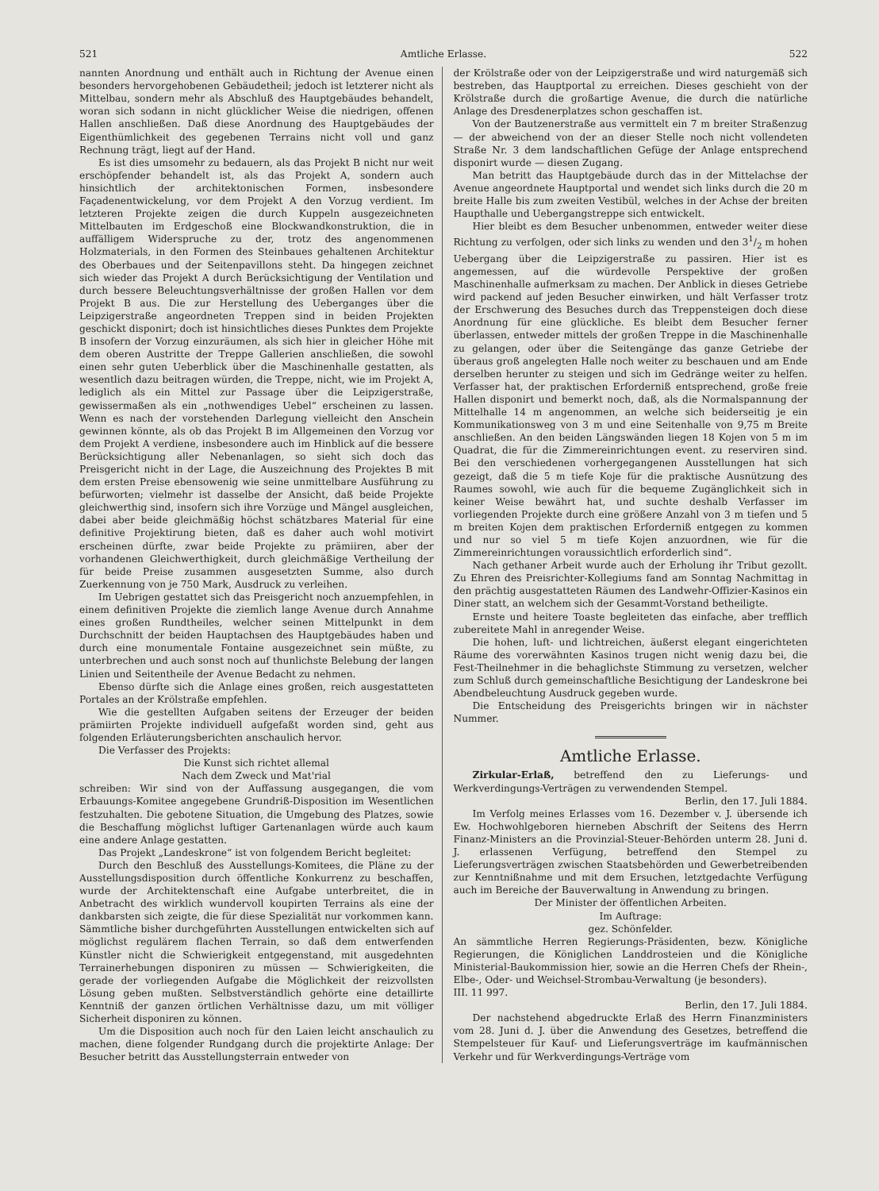521 Amtliche Erlasse. 522
nannten Anordnung und enthält auch in Richtung der Avenue einen besonders hervorgehobenen Gebäudetheil; jedoch ist letzterer nicht als Mittelbau, sondern mehr als Abschluß des Hauptgebäudes behandelt, woran sich sodann in nicht glücklicher Weise die niedrigen, offenen Hallen anschließen. Daß diese Anordnung des Hauptgebäudes der Eigenthümlichkeit des gegebenen Terrains nicht voll und ganz Rechnung trägt, liegt auf der Hand.
Es ist dies umsomehr zu bedauern, als das Projekt B nicht nur weit erschöpfender behandelt ist, als das Projekt A, sondern auch hinsichtlich der architektonischen Formen, insbesondere Façadenentwickelung, vor dem Projekt A den Vorzug verdient. Im letzteren Projekte zeigen die durch Kuppeln ausgezeichneten Mittelbauten im Erdgeschoß eine Blockwandkonstruktion, die in auffälligem Widerspruche zu der, trotz des angenommenen Holzmaterials, in den Formen des Steinbaues gehaltenen Architektur des Oberbaues und der Seitenpavillons steht. Da hingegen zeichnet sich wieder das Projekt A durch Berücksichtigung der Ventilation und durch bessere Beleuchtungsverhältnisse der großen Hallen vor dem Projekt B aus. Die zur Herstellung des Ueberganges über die Leipzigerstraße angeordneten Treppen sind in beiden Projekten geschickt disponirt; doch ist hinsichtliches dieses Punktes dem Projekte B insofern der Vorzug einzuräumen, als sich hier in gleicher Höhe mit dem oberen Austritte der Treppe Gallerien anschließen, die sowohl einen sehr guten Ueberblick über die Maschinenhalle gestatten, als wesentlich dazu beitragen würden, die Treppe, nicht, wie im Projekt A, lediglich als ein Mittel zur Passage über die Leipzigerstraße, gewissermaßen als ein „nothwendiges Uebel“ erscheinen zu lassen. Wenn es nach der vorstehenden Darlegung vielleicht den Anschein gewinnen könnte, als ob das Projekt B im Allgemeinen den Vorzug vor dem Projekt A verdiene, insbesondere auch im Hinblick auf die bessere Berücksichtigung aller Nebenanlagen, so sieht sich doch das Preisgericht nicht in der Lage, die Auszeichnung des Projektes B mit dem ersten Preise ebensowenig wie seine unmittelbare Ausführung zu befürworten; vielmehr ist dasselbe der Ansicht, daß beide Projekte gleichwerthig sind, insofern sich ihre Vorzüge und Mängel ausgleichen, dabei aber beide gleichmäßig höchst schätzbares Material für eine definitive Projektirung bieten, daß es daher auch wohl motivirt erscheinen dürfte, zwar beide Projekte zu prämiiren, aber der vorhandenen Gleichwerthigkeit, durch gleichmäßige Vertheilung der für beide Preise zusammen ausgesetzten Summe, also durch Zuerkennung von je 750 Mark, Ausdruck zu verleihen.
Im Uebrigen gestattet sich das Preisgericht noch anzuempfehlen, in einem definitiven Projekte die ziemlich lange Avenue durch Annahme eines großen Rundtheiles, welcher seinen Mittelpunkt in dem Durchschnitt der beiden Hauptachsen des Hauptgebäudes haben und durch eine monumentale Fontaine ausgezeichnet sein müßte, zu unterbrechen und auch sonst noch auf thunlichste Belebung der langen Linien und Seitentheile der Avenue Bedacht zu nehmen.
Ebenso dürfte sich die Anlage eines großen, reich ausgestatteten Portales an der Krölstraße empfehlen.
Wie die gestellten Aufgaben seitens der Erzeuger der beiden prämiirten Projekte individuell aufgefaßt worden sind, geht aus folgenden Erläuterungsberichten anschaulich hervor.
Die Verfasser des Projekts:
Die Kunst sich richtet allemal
Nach dem Zweck und Mat'rial
schreiben: Wir sind von der Auffassung ausgegangen, die vom Erbauungs-Komitee angegebene Grundriß-Disposition im Wesentlichen festzuhalten. Die gebotene Situation, die Umgebung des Platzes, sowie die Beschaffung möglichst luftiger Gartenanlagen würde auch kaum eine andere Anlage gestatten.
Das Projekt „Landeskrone“ ist von folgendem Bericht begleitet:
Durch den Beschluß des Ausstellungs-Komitees, die Pläne zu der Ausstellungsdisposition durch öffentliche Konkurrenz zu beschaffen, wurde der Architektenschaft eine Aufgabe unterbreitet, die in Anbetracht des wirklich wundervoll koupirten Terrains als eine der dankbarsten sich zeigte, die für diese Spezialität nur vorkommen kann. Sämmtliche bisher durchgeführten Ausstellungen entwickelten sich auf möglichst regulärem flachen Terrain, so daß dem entwerfenden Künstler nicht die Schwierigkeit entgegenstand, mit ausgedehnten Terrainerhebungen disponiren zu müssen — Schwierigkeiten, die gerade der vorliegenden Aufgabe die Möglichkeit der reizvollsten Lösung geben mußten. Selbstverständlich gehörte eine detaillirte Kenntniß der ganzen örtlichen Verhältnisse dazu, um mit völliger Sicherheit disponiren zu können.
Um die Disposition auch noch für den Laien leicht anschaulich zu machen, diene folgender Rundgang durch die projektirte Anlage: Der Besucher betritt das Ausstellungsterrain entweder von
der Krölstraße oder von der Leipzigerstraße und wird naturgemäß sich bestreben, das Hauptportal zu erreichen. Dieses geschieht von der Krölstraße durch die großartige Avenue, die durch die natürliche Anlage des Dresdenerplatzes schon geschaffen ist.
Von der Bautzenerstraße aus vermittelt ein 7 m breiter Straßenzug — der abweichend von der an dieser Stelle noch nicht vollendeten Straße Nr. 3 dem landschaftlichen Gefüge der Anlage entsprechend disponirt wurde — diesen Zugang.
Man betritt das Hauptgebäude durch das in der Mittelachse der Avenue angeordnete Hauptportal und wendet sich links durch die 20 m breite Halle bis zum zweiten Vestibül, welches in der Achse der breiten Haupthalle und Uebergangstreppe sich entwickelt.
Hier bleibt es dem Besucher unbenommen, entweder weiter diese Richtung zu verfolgen, oder sich links zu wenden und den 31/2 m hohen Uebergang über die Leipzigerstraße zu passiren. Hier ist es angemessen, auf die würdevolle Perspektive der großen Maschinenhalle aufmerksam zu machen. Der Anblick in dieses Getriebe wird packend auf jeden Besucher einwirken, und hält Verfasser trotz der Erschwerung des Besuches durch das Treppensteigen doch diese Anordnung für eine glückliche. Es bleibt dem Besucher ferner überlassen, entweder mittels der großen Treppe in die Maschinenhalle zu gelangen, oder über die Seitengänge das ganze Getriebe der überaus groß angelegten Halle noch weiter zu beschauen und am Ende derselben herunter zu steigen und sich im Gedränge weiter zu helfen. Verfasser hat, der praktischen Erforderniß entsprechend, große freie Hallen disponirt und bemerkt noch, daß, als die Normalspannung der Mittelhalle 14 m angenommen, an welche sich beiderseitig je ein Kommunikationsweg von 3 m und eine Seitenhalle von 9,75 m Breite anschließen. An den beiden Längswänden liegen 18 Kojen von 5 m im Quadrat, die für die Zimmereinrichtungen event. zu reserviren sind. Bei den verschiedenen vorhergegangenen Ausstellungen hat sich gezeigt, daß die 5 m tiefe Koje für die praktische Ausnützung des Raumes sowohl, wie auch für die bequeme Zugänglichkeit sich in keiner Weise bewährt hat, und suchte deshalb Verfasser im vorliegenden Projekte durch eine größere Anzahl von 3 m tiefen und 5 m breiten Kojen dem praktischen Erforderniß entgegen zu kommen und nur so viel 5 m tiefe Kojen anzuordnen, wie für die Zimmereinrichtungen voraussichtlich erforderlich sind“.
Nach gethaner Arbeit wurde auch der Erholung ihr Tribut gezollt. Zu Ehren des Preisrichter-Kollegiums fand am Sonntag Nachmittag in den prächtig ausgestatteten Räumen des Landwehr-Offizier-Kasinos ein Diner statt, an welchem sich der Gesammt-Vorstand betheiligte.
Ernste und heitere Toaste begleiteten das einfache, aber trefflich zubereitete Mahl in anregender Weise.
Die hohen, luft- und lichtreichen, äußerst elegant eingerichteten Räume des vorerwähnten Kasinos trugen nicht wenig dazu bei, die Fest-Theilnehmer in die behaglichste Stimmung zu versetzen, welcher zum Schluß durch gemeinschaftliche Besichtigung der Landeskrone bei Abendbeleuchtung Ausdruck gegeben wurde.
Die Entscheidung des Preisgerichts bringen wir in nächster Nummer.
Amtliche Erlasse.
Zirkular-Erlaß, betreffend den zu Lieferungs- und Werkverdingungs-Verträgen zu verwendenden Stempel.
Berlin, den 17. Juli 1884.
Im Verfolg meines Erlasses vom 16. Dezember v. J. übersende ich Ew. Hochwohlgeboren hierneben Abschrift der Seitens des Herrn Finanz-Ministers an die Provinzial-Steuer-Behörden unterm 28. Juni d. J. erlassenen Verfügung, betreffend den Stempel zu Lieferungsverträgen zwischen Staatsbehörden und Gewerbetreibenden zur Kenntnißnahme und mit dem Ersuchen, letztgedachte Verfügung auch im Bereiche der Bauverwaltung in Anwendung zu bringen.
Der Minister der öffentlichen Arbeiten.
Im Auftrage:
gez. Schönfelder.
An sämmtliche Herren Regierungs-Präsidenten, bezw. Königliche Regierungen, die Königlichen Landdrosteien und die Königliche Ministerial-Baukommission hier, sowie an die Herren Chefs der Rhein-, Elbe-, Oder- und Weichsel-Strombau-Verwaltung (je besonders).
III. 11 997.
Berlin, den 17. Juli 1884.
Der nachstehend abgedruckte Erlaß des Herrn Finanzministers vom 28. Juni d. J. über die Anwendung des Gesetzes, betreffend die Stempelsteuer für Kauf- und Lieferungsverträge im kaufmännischen Verkehr und für Werkverdingungs-Verträge vom